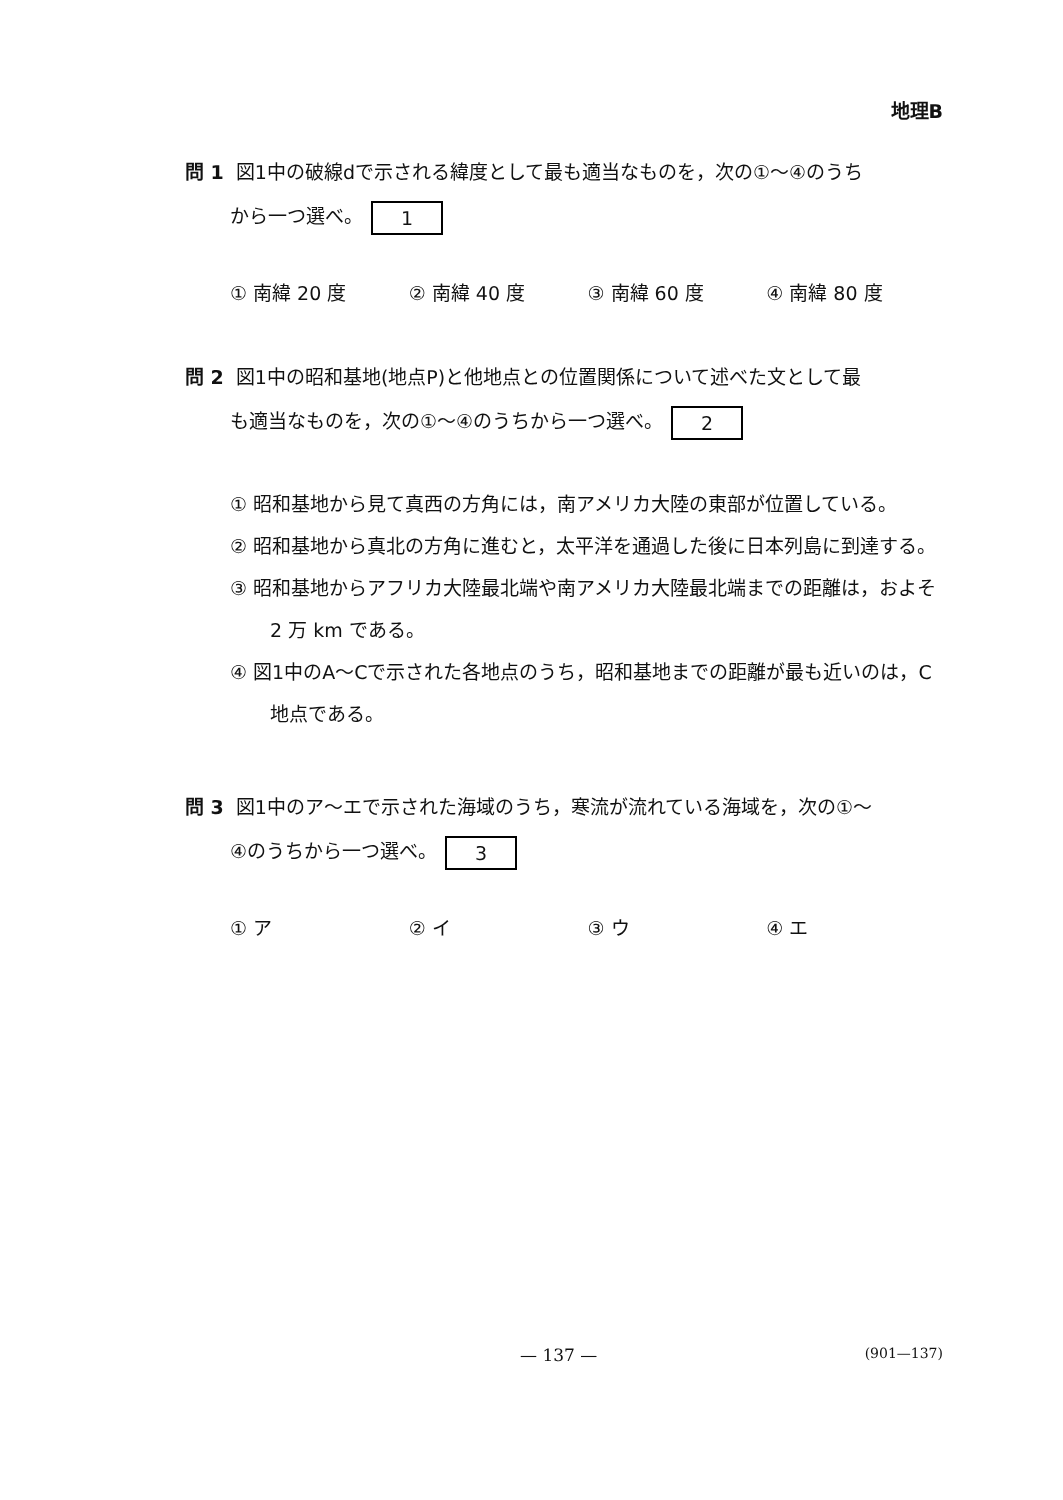地理B
問 1 図1中の破線dで示される緯度として最も適当なものを，次の①～④のうち
から一つ選べ。 1
① 南緯 20 度 ② 南緯 40 度 ③ 南緯 60 度 ④ 南緯 80 度
問 2 図1中の昭和基地(地点P)と他地点との位置関係について述べた文として最
も適当なものを，次の①～④のうちから一つ選べ。 2
① 昭和基地から見て真西の方角には，南アメリカ大陸の東部が位置している。
② 昭和基地から真北の方角に進むと，太平洋を通過した後に日本列島に到達する。
③ 昭和基地からアフリカ大陸最北端や南アメリカ大陸最北端までの距離は，およそ 2 万 km である。
④ 図1中のA～Cで示された各地点のうち，昭和基地までの距離が最も近いのは，C地点である。
問 3 図1中のア～エで示された海域のうち，寒流が流れている海域を，次の①～
④のうちから一つ選べ。 3
① ア ② イ ③ ウ ④ エ
— 137 — (901—137)